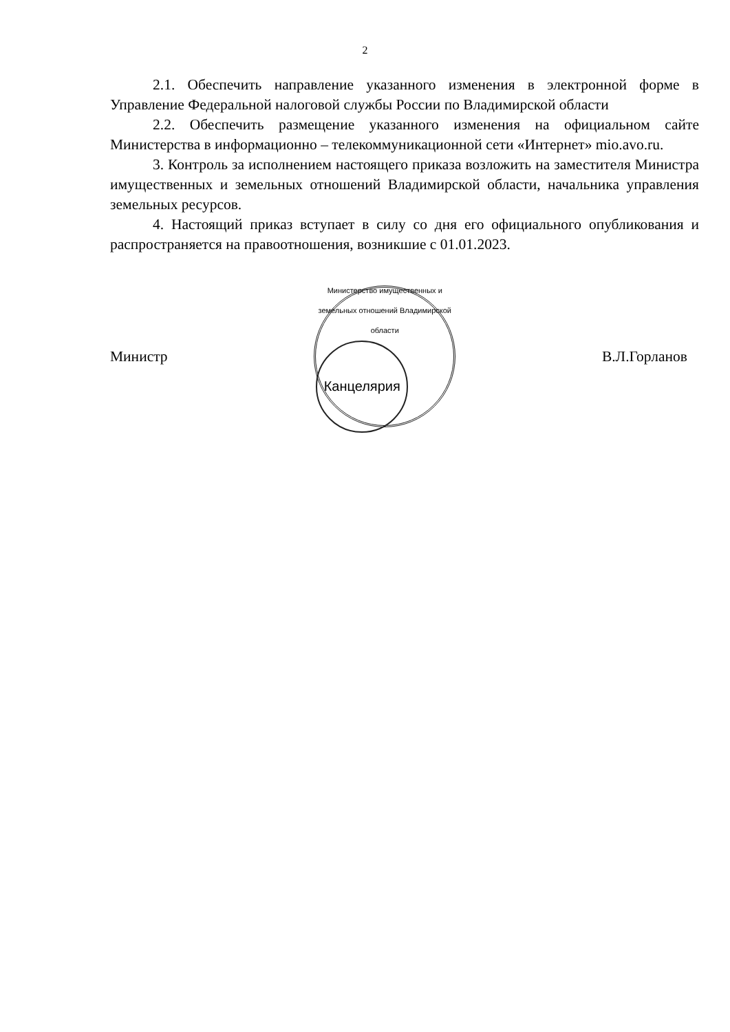2
2.1. Обеспечить направление указанного изменения в электронной форме в Управление Федеральной налоговой службы России по Владимирской области
2.2. Обеспечить размещение указанного изменения на официальном сайте Министерства в информационно – телекоммуникационной сети «Интернет» mio.avo.ru.
3. Контроль за исполнением настоящего приказа возложить на заместителя Министра имущественных и земельных отношений Владимирской области, начальника управления земельных ресурсов.
4. Настоящий приказ вступает в силу со дня его официального опубликования и распространяется на правоотношения, возникшие с 01.01.2023.
Министр
Министерство имущественных и земельных отношений Владимирской области
Канцелярия
В.Л.Горланов